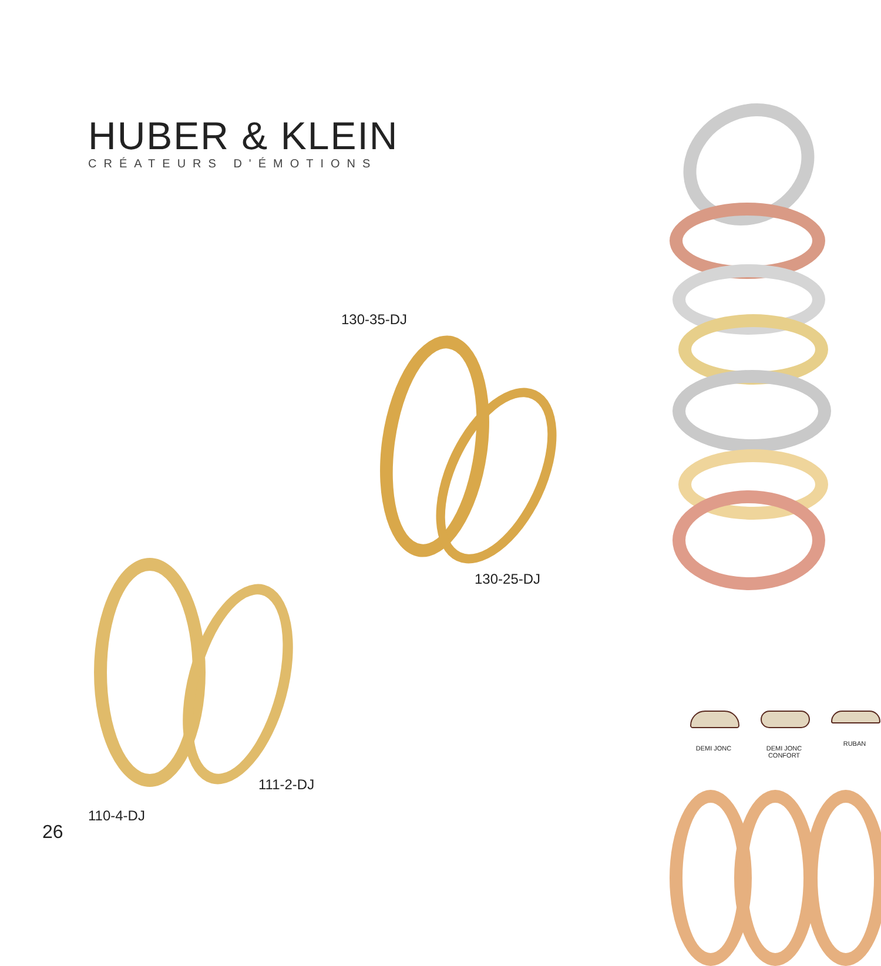HUBER & KLEIN
CRÉATEURS D'ÉMOTIONS
130-35-DJ
130-25-DJ
111-2-DJ
110-4-DJ
26
DEMI JONC DEMI JONC CONFORT
RUBAN